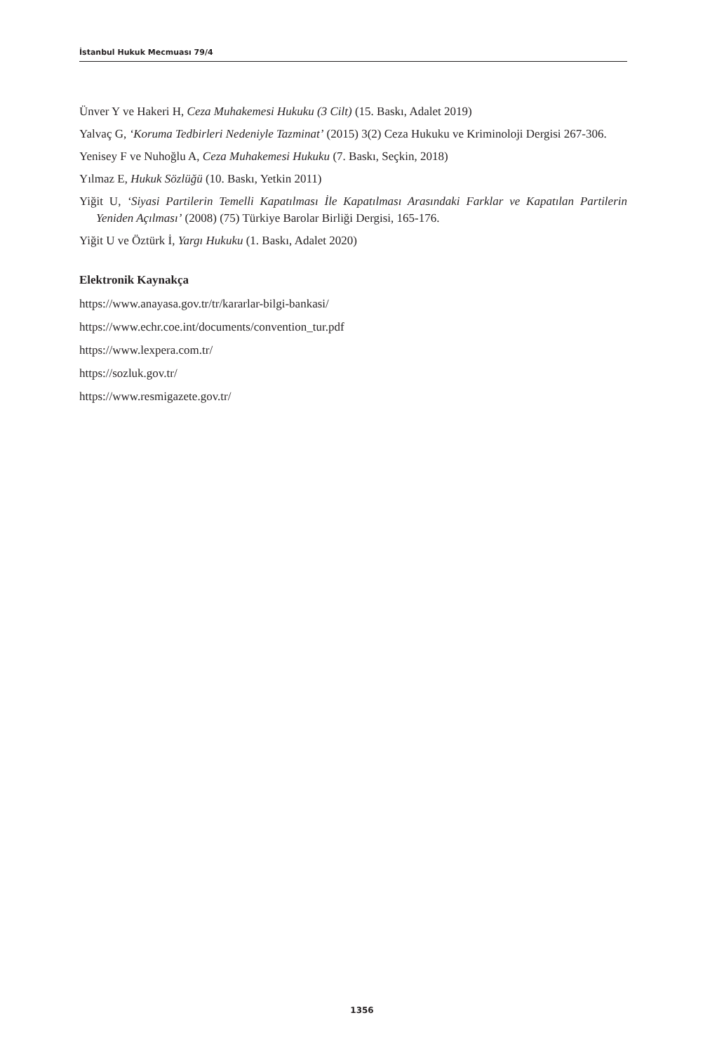İstanbul Hukuk Mecmuası 79/4
Ünver Y ve Hakeri H, Ceza Muhakemesi Hukuku (3 Cilt) (15. Baskı, Adalet 2019)
Yalvaç G, ‘Koruma Tedbirleri Nedeniyle Tazminat’ (2015) 3(2) Ceza Hukuku ve Kriminoloji Dergisi 267-306.
Yenisey F ve Nuhoğlu A, Ceza Muhakemesi Hukuku (7. Baskı, Seçkin, 2018)
Yılmaz E, Hukuk Sözlüğü (10. Baskı, Yetkin 2011)
Yiğit U, ‘Siyasi Partilerin Temelli Kapatılması İle Kapatılması Arasındaki Farklar ve Kapatılan Partilerin Yeniden Açılması’ (2008) (75) Türkiye Barolar Birliği Dergisi, 165-176.
Yiğit U ve Öztürk İ, Yargı Hukuku (1. Baskı, Adalet 2020)
Elektronik Kaynakça
https://www.anayasa.gov.tr/tr/kararlar-bilgi-bankasi/
https://www.echr.coe.int/documents/convention_tur.pdf
https://www.lexpera.com.tr/
https://sozluk.gov.tr/
https://www.resmigazete.gov.tr/
1356